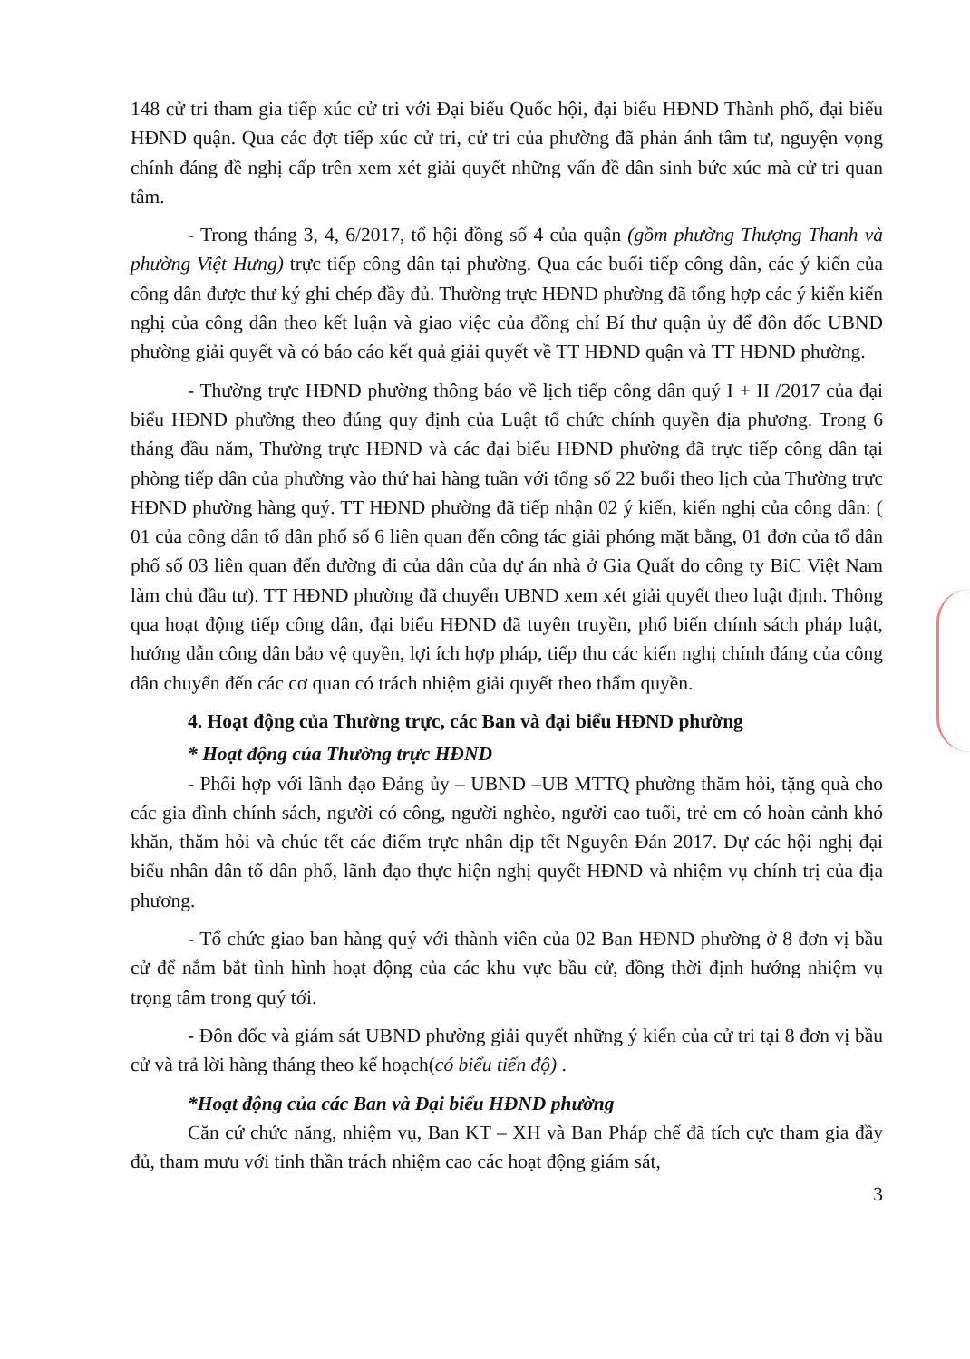148 cử tri tham gia tiếp xúc cử tri với Đại biểu Quốc hội, đại biểu HĐND Thành phố, đại biểu HĐND quận. Qua các đợt tiếp xúc cử tri, cử tri của phường đã phản ánh tâm tư, nguyện vọng chính đáng đề nghị cấp trên xem xét giải quyết những vấn đề dân sinh bức xúc mà cử tri quan tâm.
- Trong tháng 3, 4, 6/2017, tổ hội đồng số 4 của quận (gồm phường Thượng Thanh và phường Việt Hưng) trực tiếp công dân tại phường. Qua các buổi tiếp công dân, các ý kiến của công dân được thư ký ghi chép đầy đủ. Thường trực HĐND phường đã tổng hợp các ý kiến kiến nghị của công dân theo kết luận và giao việc của đồng chí Bí thư quận ủy để đôn đốc UBND phường giải quyết và có báo cáo kết quả giải quyết về TT HĐND quận và TT HĐND phường.
- Thường trực HĐND phường thông báo về lịch tiếp công dân quý I + II /2017 của đại biểu HĐND phường theo đúng quy định của Luật tổ chức chính quyền địa phương. Trong 6 tháng đầu năm, Thường trực HĐND và các đại biểu HĐND phường đã trực tiếp công dân tại phòng tiếp dân của phường vào thứ hai hàng tuần với tổng số 22 buổi theo lịch của Thường trực HĐND phường hàng quý. TT HĐND phường đã tiếp nhận 02 ý kiến, kiến nghị của công dân: ( 01 của công dân tổ dân phố số 6 liên quan đến công tác giải phóng mặt bằng, 01 đơn của tổ dân phố số 03 liên quan đến đường đi của dân của dự án nhà ở Gia Quất do công ty BiC Việt Nam làm chủ đầu tư). TT HĐND phường đã chuyển UBND xem xét giải quyết theo luật định. Thông qua hoạt động tiếp công dân, đại biểu HĐND đã tuyên truyền, phổ biến chính sách pháp luật, hướng dẫn công dân bảo vệ quyền, lợi ích hợp pháp, tiếp thu các kiến nghị chính đáng của công dân chuyển đến các cơ quan có trách nhiệm giải quyết theo thẩm quyền.
4. Hoạt động của Thường trực, các Ban và đại biểu HĐND phường
* Hoạt động của Thường trực HĐND
- Phối hợp với lãnh đạo Đảng ủy – UBND –UB MTTQ phường thăm hỏi, tặng quà cho các gia đình chính sách, người có công, người nghèo, người cao tuổi, trẻ em có hoàn cảnh khó khăn, thăm hỏi và chúc tết các điểm trực nhân dịp tết Nguyên Đán 2017. Dự các hội nghị đại biểu nhân dân tổ dân phố, lãnh đạo thực hiện nghị quyết HĐND và nhiệm vụ chính trị của địa phương.
- Tổ chức giao ban hàng quý với thành viên của 02 Ban HĐND phường ở 8 đơn vị bầu cử để nắm bắt tình hình hoạt động của các khu vực bầu cử, đồng thời định hướng nhiệm vụ trọng tâm trong quý tới.
- Đôn đốc và giám sát UBND phường giải quyết những ý kiến của cử tri tại 8 đơn vị bầu cử và trả lời hàng tháng theo kế hoạch(có biểu tiến độ) .
*Hoạt động của các Ban và Đại biểu HĐND phường
Căn cứ chức năng, nhiệm vụ, Ban KT – XH và Ban Pháp chế đã tích cực tham gia đầy đủ, tham mưu với tinh thần trách nhiệm cao các hoạt động giám sát,
3